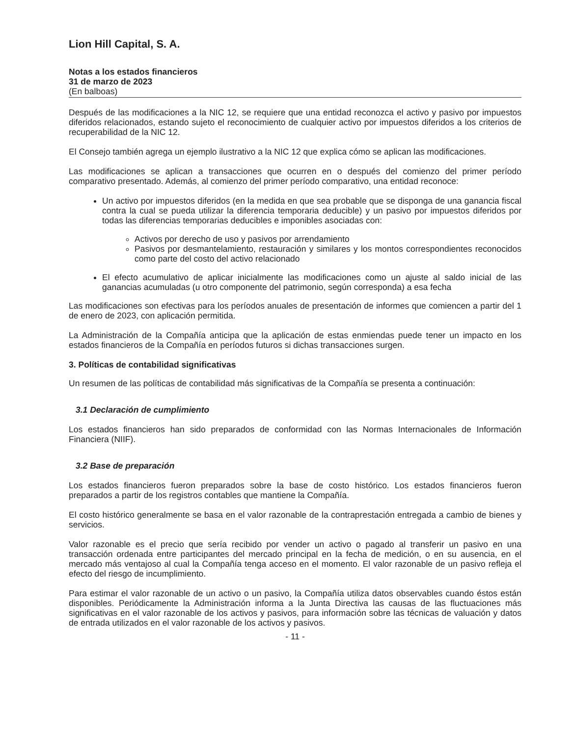Lion Hill Capital, S. A.
Notas a los estados financieros
31 de marzo de 2023
(En balboas)
Después de las modificaciones a la NIC 12, se requiere que una entidad reconozca el activo y pasivo por impuestos diferidos relacionados, estando sujeto el reconocimiento de cualquier activo por impuestos diferidos a los criterios de recuperabilidad de la NIC 12.
El Consejo también agrega un ejemplo ilustrativo a la NIC 12 que explica cómo se aplican las modificaciones.
Las modificaciones se aplican a transacciones que ocurren en o después del comienzo del primer período comparativo presentado. Además, al comienzo del primer período comparativo, una entidad reconoce:
Un activo por impuestos diferidos (en la medida en que sea probable que se disponga de una ganancia fiscal contra la cual se pueda utilizar la diferencia temporaria deducible) y un pasivo por impuestos diferidos por todas las diferencias temporarias deducibles e imponibles asociadas con:
Activos por derecho de uso y pasivos por arrendamiento
Pasivos por desmantelamiento, restauración y similares y los montos correspondientes reconocidos como parte del costo del activo relacionado
El efecto acumulativo de aplicar inicialmente las modificaciones como un ajuste al saldo inicial de las ganancias acumuladas (u otro componente del patrimonio, según corresponda) a esa fecha
Las modificaciones son efectivas para los períodos anuales de presentación de informes que comiencen a partir del 1 de enero de 2023, con aplicación permitida.
La Administración de la Compañía anticipa que la aplicación de estas enmiendas puede tener un impacto en los estados financieros de la Compañía en períodos futuros si dichas transacciones surgen.
3. Políticas de contabilidad significativas
Un resumen de las políticas de contabilidad más significativas de la Compañía se presenta a continuación:
3.1 Declaración de cumplimiento
Los estados financieros han sido preparados de conformidad con las Normas Internacionales de Información Financiera (NIIF).
3.2 Base de preparación
Los estados financieros fueron preparados sobre la base de costo histórico. Los estados financieros fueron preparados a partir de los registros contables que mantiene la Compañía.
El costo histórico generalmente se basa en el valor razonable de la contraprestación entregada a cambio de bienes y servicios.
Valor razonable es el precio que sería recibido por vender un activo o pagado al transferir un pasivo en una transacción ordenada entre participantes del mercado principal en la fecha de medición, o en su ausencia, en el mercado más ventajoso al cual la Compañía tenga acceso en el momento. El valor razonable de un pasivo refleja el efecto del riesgo de incumplimiento.
Para estimar el valor razonable de un activo o un pasivo, la Compañía utiliza datos observables cuando éstos están disponibles. Periódicamente la Administración informa a la Junta Directiva las causas de las fluctuaciones más significativas en el valor razonable de los activos y pasivos, para información sobre las técnicas de valuación y datos de entrada utilizados en el valor razonable de los activos y pasivos.
- 11 -